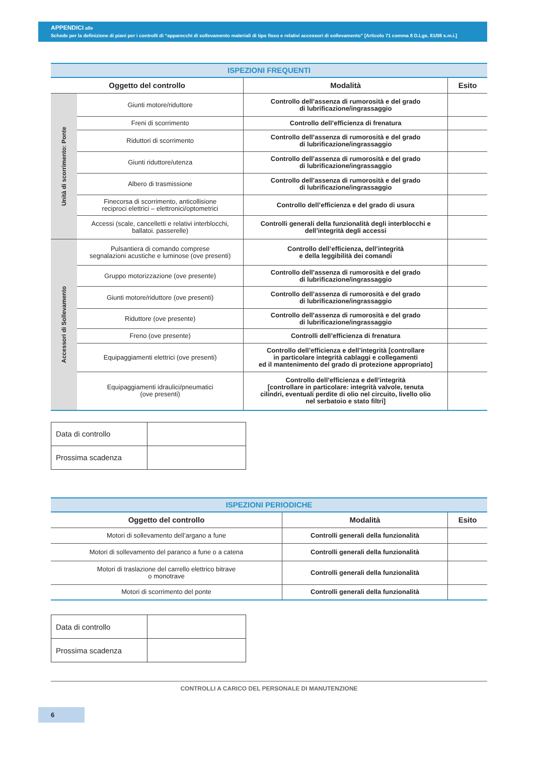APPENDICI alle
Schede per la definizione di piani per i controlli di “apparecchi di sollevamento materiali di tipo fisso e relativi accessori di sollevamento” [Articolo 71 comma 8 D.Lgs. 81/08 s.m.i.]
| ISPEZIONI FREQUENTI | | | |
| Oggetto del controllo | | Modalità | Esito |
| Unità di scorrimento: Ponte | Giunti motore/riduttore | Controllo dell’assenza di rumorosità e del grado di lubrificazione/ingrassaggio | |
| | Freni di scorrimento | Controllo dell’efficienza di frenatura | |
| | Riduttori di scorrimento | Controllo dell’assenza di rumorosità e del grado di lubrificazione/ingrassaggio | |
| | Giunti riduttore/utenza | Controllo dell’assenza di rumorosità e del grado di lubrificazione/ingrassaggio | |
| | Albero di trasmissione | Controllo dell’assenza di rumorosità e del grado di lubrificazione/ingrassaggio | |
| | Finecorsa di scorrimento, anticollisione reciproci elettrici – elettronici/optometrici | Controllo dell’efficienza e del grado di usura | |
| | Accessi (scale, cancelletti e relativi interblocchi, ballatoi. passerelle) | Controlli generali della funzionalità degli interblocchi e dell’integrità degli accessi | |
| Accessori di Sollevamento | Pulsantiera di comando comprese segnalazioni acustiche e luminose (ove presenti) | Controllo dell’efficienza, dell’integrità e della leggibilità dei comandi | |
| | Gruppo motorizzazione (ove presente) | Controllo dell’assenza di rumorosità e del grado di lubrificazione/ingrassaggio | |
| | Giunti motore/riduttore (ove presenti) | Controllo dell’assenza di rumorosità e del grado di lubrificazione/ingrassaggio | |
| | Riduttore (ove presente) | Controllo dell’assenza di rumorosità e del grado di lubrificazione/ingrassaggio | |
| | Freno (ove presente) | Controlli dell’efficienza di frenatura | |
| | Equipaggiamenti elettrici (ove presenti) | Controllo dell’efficienza e dell’integrità [controllare in particolare integrità cablaggi e collegamenti ed il mantenimento del grado di protezione appropriato] | |
| | Equipaggiamenti idraulici/pneumatici (ove presenti) | Controllo dell’efficienza e dell’integrità [controllare in particolare: integrità valvole, tenuta cilindri, eventuali perdite di olio nel circuito, livello olio nel serbatoio e stato filtri] | |
| Data di controllo | |
| Prossima scadenza | |
| ISPEZIONI PERIODICHE | | |
| Oggetto del controllo | Modalità | Esito |
| Motori di sollevamento dell’argano a fune | Controlli generali della funzionalità | |
| Motori di sollevamento del paranco a fune o a catena | Controlli generali della funzionalità | |
| Motori di traslazione del carrello elettrico bitrave o monotrave | Controlli generali della funzionalità | |
| Motori di scorrimento del ponte | Controlli generali della funzionalità | |
| Data di controllo | |
| Prossima scadenza | |
CONTROLLI A CARICO DEL PERSONALE DI MANUTENZIONE
6